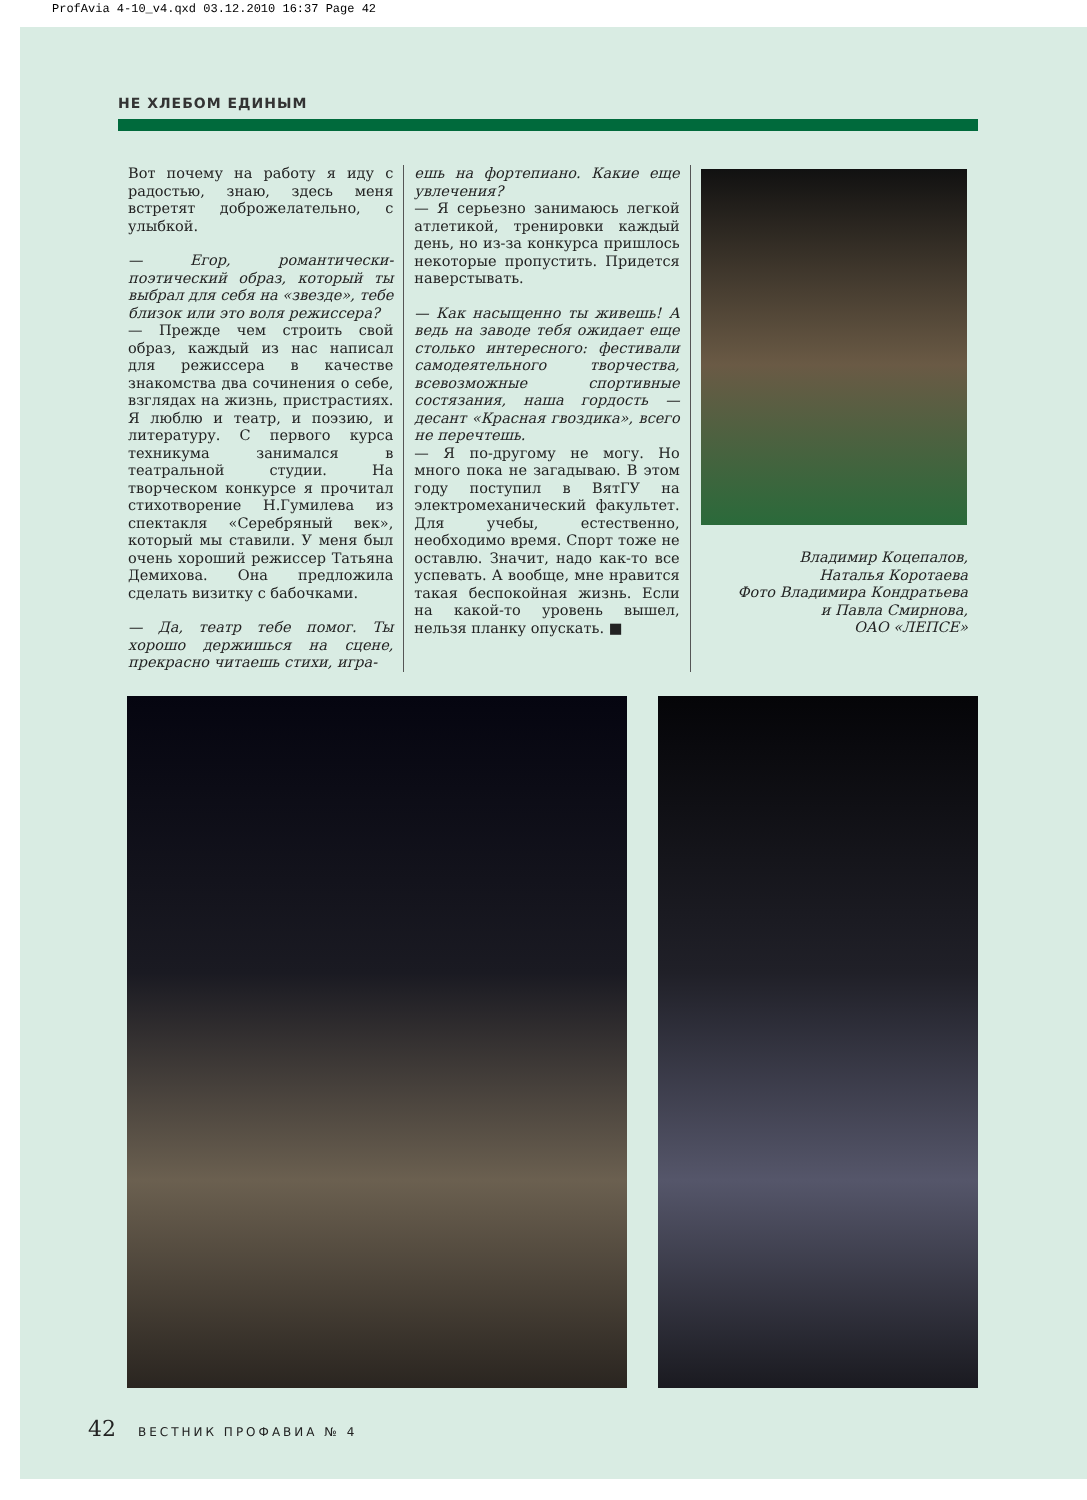ProfAvia 4-10_v4.qxd 03.12.2010 16:37 Page 42
НЕ ХЛЕБОМ ЕДИНЫМ
Вот почему на работу я иду с радостью, знаю, здесь меня встретят доброжелательно, с улыбкой.
— Егор, романтически-поэтический образ, который ты выбрал для себя на «звезде», тебе близок или это воля режиссера?
— Прежде чем строить свой образ, каждый из нас написал для режиссера в качестве знакомства два сочинения о себе, взглядах на жизнь, пристрастиях. Я люблю и театр, и поэзию, и литературу. С первого курса техникума занимался в театральной студии. На творческом конкурсе я прочитал стихотворение Н.Гумилева из спектакля «Серебряный век», который мы ставили. У меня был очень хороший режиссер Татьяна Демихова. Она предложила сделать визитку с бабочками.
— Да, театр тебе помог. Ты хорошо держишься на сцене, прекрасно читаешь стихи, игра-
ешь на фортепиано. Какие еще увлечения?
— Я серьезно занимаюсь легкой атлетикой, тренировки каждый день, но из-за конкурса пришлось некоторые пропустить. Придется наверстывать.
— Как насыщенно ты живешь! А ведь на заводе тебя ожидает еще столько интересного: фестивали самодеятельного творчества, всевозможные спортивные состязания, наша гордость — десант «Красная гвоздика», всего не перечтешь.
— Я по-другому не могу. Но много пока не загадываю. В этом году поступил в ВятГУ на электромеханический факультет. Для учебы, естественно, необходимо время. Спорт тоже не оставлю. Значит, надо как-то все успевать. А вообще, мне нравится такая беспокойная жизнь. Если на какой-то уровень вышел, нельзя планку опускать. ■
Владимир Коцепалов,
Наталья Коротаева
Фото Владимира Кондратьева
и Павла Смирнова,
ОАО «ЛЕПСЕ»
42 ВЕСТНИК ПРОФАВИА № 4